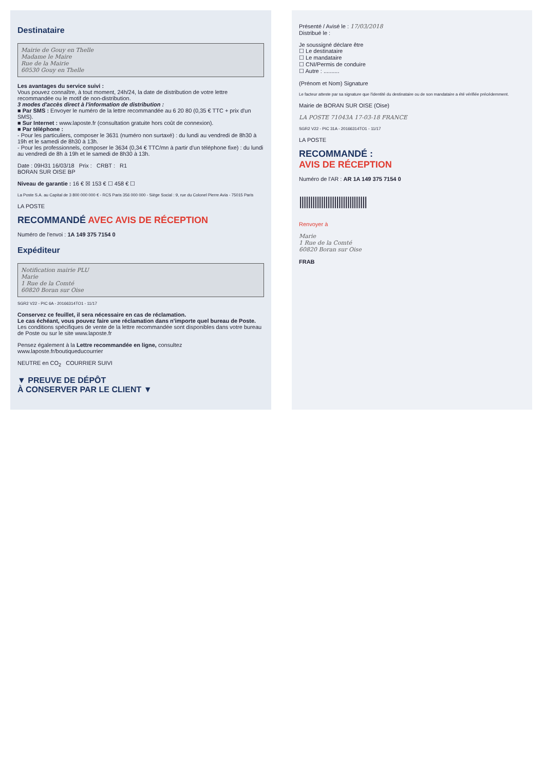Destinataire
Mairie de Gouy en Thelle
Madame le Maire
Rue de la Mairie
60530 Gouy en Thelle
Les avantages du service suivi :
Vous pouvez connaître, à tout moment, 24h/24, la date de distribution de votre lettre recommandée ou le motif de non-distribution.
3 modes d'accès direct à l'information de distribution :
■ Par SMS : Envoyer le numéro de la lettre recommandée au 6 20 80 (0,35 € TTC + prix d'un SMS).
■ Sur Internet : www.laposte.fr (consultation gratuite hors coût de connexion).
■ Par téléphone :
- Pour les particuliers, composer le 3631 (numéro non surtaxé) : du lundi au vendredi de 8h30 à 19h et le samedi de 8h30 à 13h.
- Pour les professionnels, composer le 3634 (0,34 € TTC/mn à partir d'un téléphone fixe) : du lundi au vendredi de 8h à 19h et le samedi de 8h30 à 13h.
Date : 09H31 16/03/18 Prix : CRBT : R1
BORAN SUR OISE BP
Niveau de garantie : 16 € ☒ 153 € ☐ 458 € ☐
La Poste S.A. au Capital de 3 800 000 000 € - RCS Paris 356 000 000 - Siège Social : 9, rue du Colonel Pierre Avia - 75015 Paris
LA POSTE
RECOMMANDÉ AVEC AVIS DE RÉCEPTION
Numéro de l'envoi : 1A 149 375 7154 0
Expéditeur
Notification mairie PLU
Marie
1 Rue de la Comté
60820 Boran sur Oise
SGR2 V22 - PIC 6A - 20166314TO1 - 11/17
Conservez ce feuillet, il sera nécessaire en cas de réclamation.
Le cas échéant, vous pouvez faire une réclamation dans n'importe quel bureau de Poste.
Les conditions spécifiques de vente de la lettre recommandée sont disponibles dans votre bureau de Poste ou sur le site www.laposte.fr
Pensez également à la Lettre recommandée en ligne, consultez www.laposte.fr/boutiqueducourrier
NEUTRE en CO<sub>2</sub> COURRIER SUIVI
▼ PREUVE DE DÉPÔT
À CONSERVER PAR LE CLIENT ▼
Présenté / Avisé le : 17/03/2018
Distribué le :
Je soussigné déclare être
☐ Le destinataire
☐ Le mandataire
☐ CNI/Permis de conduire
☐ Autre : ..........
(Prénom et Nom) Signature
Le facteur atteste par sa signature que l'identité du destinataire ou de son mandataire a été vérifiée précédemment.
Mairie de BORAN SUR OISE (Oise)
LA POSTE 71043A 17-03-18 FRANCE
SGR2 V22 - PIC 31A - 20166314TO1 - 11/17
LA POSTE
RECOMMANDÉ :
AVIS DE RÉCEPTION
Numéro de l'AR : AR 1A 149 375 7154 0
|||||||||||||||||||||||||||||||
Renvoyer à
Marie
1 Rue de la Comté
60820 Boran sur Oise
FRAB